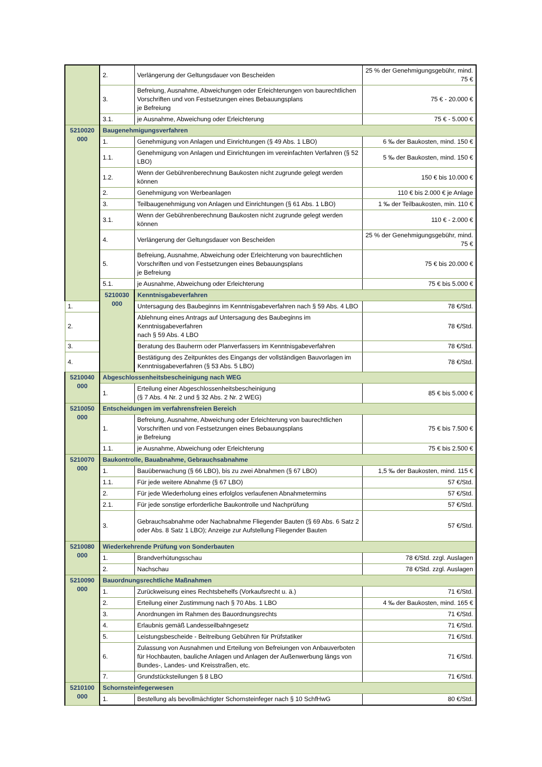| | 2. | Verlängerung der Geltungsdauer von Bescheiden | 25 % der Genehmigungsgebühr, mind. 75 € |
| | 3. | Befreiung, Ausnahme, Abweichungen oder Erleichterungen von baurechtlichen Vorschriften und von Festsetzungen eines Bebauungsplans je Befreiung | 75 € - 20.000 € |
| | 3.1. | je Ausnahme, Abweichung oder Erleichterung | 75 € - 5.000 € |
| 5210020 000 | Baugenehmigungsverfahren | | |
| | 1. | Genehmigung von Anlagen und Einrichtungen (§ 49 Abs. 1 LBO) | 6 ‰ der Baukosten, mind. 150 € |
| | 1.1. | Genehmigung von Anlagen und Einrichtungen im vereinfachten Verfahren (§ 52 LBO) | 5 ‰ der Baukosten, mind. 150 € |
| | 1.2. | Wenn der Gebührenberechnung Baukosten nicht zugrunde gelegt werden können | 150 € bis 10.000 € |
| | 2. | Genehmigung von Werbeanlagen | 110 € bis 2.000 € je Anlage |
| | 3. | Teilbaugenehmigung von Anlagen und Einrichtungen (§ 61 Abs. 1 LBO) | 1 ‰ der Teilbaukosten, min. 110 € |
| | 3.1. | Wenn der Gebührenberechnung Baukosten nicht zugrunde gelegt werden können | 110 € - 2.000 € |
| | 4. | Verlängerung der Geltungsdauer von Bescheiden | 25 % der Genehmigungsgebühr, mind. 75 € |
| | 5. | Befreiung, Ausnahme, Abweichung oder Erleichterung von baurechtlichen Vorschriften und von Festsetzungen eines Bebauungsplans je Befreiung | 75 € bis 20.000 € |
| | 5.1. | je Ausnahme, Abweichung oder Erleichterung | 75 € bis 5.000 € |
| | 5210030 000 | Kenntnisgabeverfahren | |
| 1. | | Untersagung des Baubeginns im Kenntnisgabeverfahren nach § 59 Abs. 4 LBO | 78 €/Std. |
| 2. | | Ablehnung eines Antrags auf Untersagung des Baubeginns im Kenntnisgabeverfahren nach § 59 Abs. 4 LBO | 78 €/Std. |
| 3. | | Beratung des Bauherrn oder Planverfassers im Kenntnisgabeverfahren | 78 €/Std. |
| 4. | | Bestätigung des Zeitpunktes des Eingangs der vollständigen Bauvorlagen im Kenntnisgabeverfahren (§ 53 Abs. 5 LBO) | 78 €/Std. |
| 5210040 000 | Abgeschlossenheitsbescheinigung nach WEG | | |
| | 1. | Erteilung einer Abgeschlossenheitsbescheinigung (§ 7 Abs. 4 Nr. 2 und § 32 Abs. 2 Nr. 2 WEG) | 85 € bis 5.000 € |
| 5210050 000 | Entscheidungen im verfahrensfreien Bereich | | |
| | 1. | Befreiung, Ausnahme, Abweichung oder Erleichterung von baurechtlichen Vorschriften und von Festsetzungen eines Bebauungsplans je Befreiung | 75 € bis 7.500 € |
| | 1.1. | je Ausnahme, Abweichung oder Erleichterung | 75 € bis 2.500 € |
| 5210070 000 | Baukontrolle, Bauabnahme, Gebrauchsabnahme | | |
| | 1. | Bauüberwachung (§ 66 LBO), bis zu zwei Abnahmen (§ 67 LBO) | 1,5 ‰ der Baukosten, mind. 115 € |
| | 1.1. | Für jede weitere Abnahme (§ 67 LBO) | 57 €/Std. |
| | 2. | Für jede Wiederholung eines erfolglos verlaufenen Abnahmetermins | 57 €/Std. |
| | 2.1. | Für jede sonstige erforderliche Baukontrolle und Nachprüfung | 57 €/Std. |
| | 3. | Gebrauchsabnahme oder Nachabnahme Fliegender Bauten (§ 69 Abs. 6 Satz 2 oder Abs. 8 Satz 1 LBO); Anzeige zur Aufstellung Fliegender Bauten | 57 €/Std. |
| 5210080 000 | Wiederkehrende Prüfung von Sonderbauten | | |
| | 1. | Brandverhütungsschau | 78 €/Std. zzgl. Auslagen |
| | 2. | Nachschau | 78 €/Std. zzgl. Auslagen |
| 5210090 000 | Bauordnungsrechtliche Maßnahmen | | |
| | 1. | Zurückweisung eines Rechtsbehelfs (Vorkaufsrecht u. ä.) | 71 €/Std. |
| | 2. | Erteilung einer Zustimmung nach § 70 Abs. 1 LBO | 4 ‰ der Baukosten, mind. 165 € |
| | 3. | Anordnungen im Rahmen des Bauordnungsrechts | 71 €/Std. |
| | 4. | Erlaubnis gemäß Landesseilbahngesetz | 71 €/Std. |
| | 5. | Leistungsbescheide - Beitreibung Gebühren für Prüfstatiker | 71 €/Std. |
| | 6. | Zulassung von Ausnahmen und Erteilung von Befreiungen von Anbauverboten für Hochbauten, bauliche Anlagen und Anlagen der Außenwerbung längs von Bundes-, Landes- und Kreisstraßen, etc. | 71 €/Std. |
| | 7. | Grundstücksteilungen § 8 LBO | 71 €/Std. |
| 5210100 000 | Schornsteinfegerwesen | | |
| | 1. | Bestellung als bevollmächtigter Schornsteinfeger nach § 10 SchfHwG | 80 €/Std. |